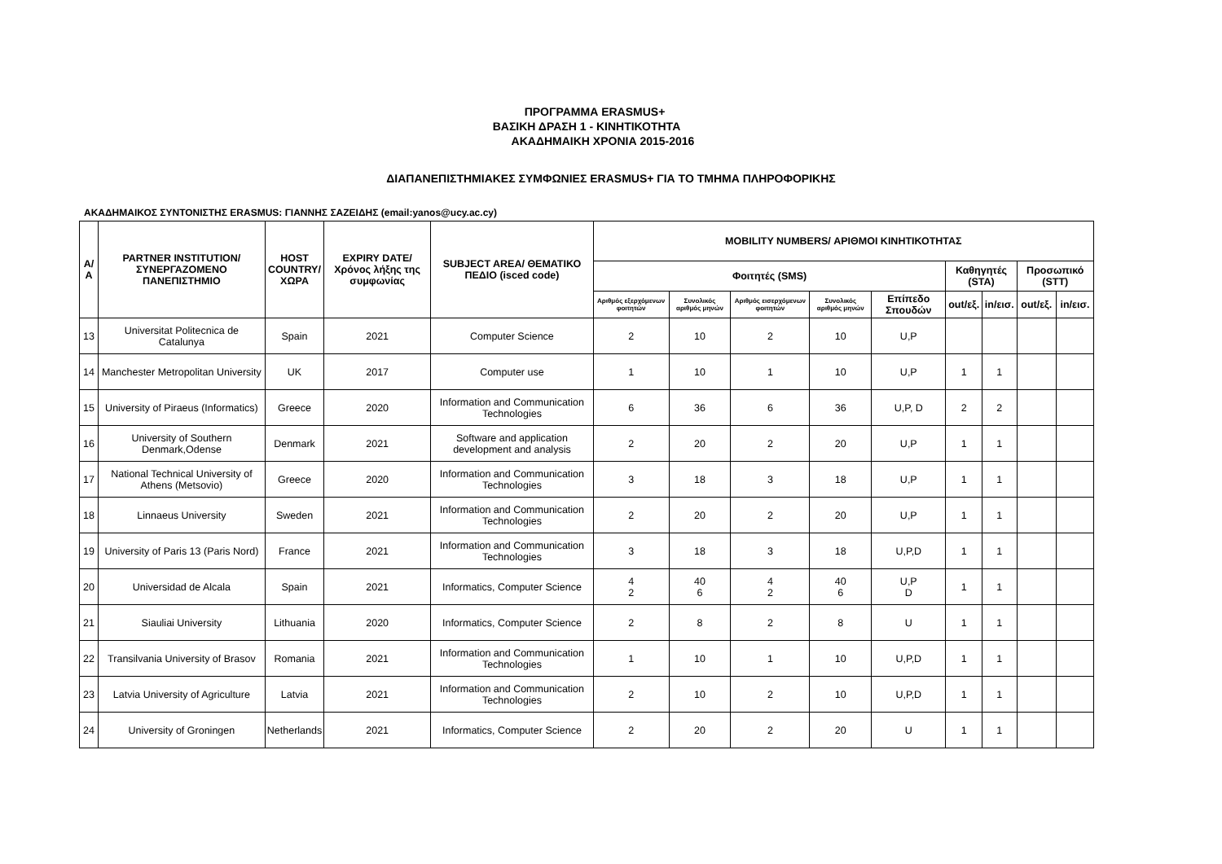ΠΡΟΓΡΑΜΜΑ ERASMUS+
ΒΑΣΙΚΗ ΔΡΑΣΗ 1 - ΚΙΝΗΤΙΚΟΤΗΤΑ
ΑΚΑΔΗΜΑΙΚΗ ΧΡΟΝΙΑ 2015-2016
ΔΙΑΠΑΝΕΠΙΣΤΗΜΙΑΚΕΣ ΣΥΜΦΩΝΙΕΣ ERASMUS+ ΓΙΑ ΤΟ ΤΜΗΜΑ ΠΛΗΡΟΦΟΡΙΚΗΣ
ΑΚΑΔΗΜΑΙΚΟΣ ΣΥΝΤΟΝΙΣΤΗΣ ERASMUS: ΓΙΑΝΝΗΣ ΣΑΖΕΙΔΗΣ (email:yanos@ucy.ac.cy)
| Α/Α | PARTNER INSTITUTION/ ΣΥΝΕΡΓΑΖΟΜΕΝΟ ΠΑΝΕΠΙΣΤΗΜΙΟ | HOST COUNTRY/ ΧΩΡΑ | EXPIRY DATE/ Χρόνος λήξης της συμφωνίας | SUBJECT AREA/ ΘΕΜΑΤΙΚΟ ΠΕΔΙΟ (isced code) | MOBILITY NUMBERS/ ΑΡΙΘΜΟΙ ΚΙΝΗΤΙΚΟΤΗΤΑΣ | | | | | | | | |
| --- | --- | --- | --- | --- | --- | --- | --- | --- | --- | --- | --- | --- | --- |
| | | | | | Φοιτητές (SMS) | | | | | Καθηγητές (STA) | | Προσωπικό (STT) | |
| | | | | | Αριθμός εξερχόμενων φοιτητών | Συνολικός αριθμός μηνών | Αριθμός εισερχόμενων φοιτητών | Συνολικός αριθμός μηνών | Επίπεδο Σπουδών | out/εξ. | in/εισ. | out/εξ. | in/εισ. |
| 13 | Universitat Politecnica de Catalunya | Spain | 2021 | Computer Science | 2 | 10 | 2 | 10 | U,P | | | | |
| 14 | Manchester Metropolitan University | UK | 2017 | Computer use | 1 | 10 | 1 | 10 | U,P | 1 | 1 | | |
| 15 | University of Piraeus (Informatics) | Greece | 2020 | Information and Communication Technologies | 6 | 36 | 6 | 36 | U,P, D | 2 | 2 | | |
| 16 | University of Southern Denmark,Odense | Denmark | 2021 | Software and application development and analysis | 2 | 20 | 2 | 20 | U,P | 1 | 1 | | |
| 17 | National Technical University of Athens (Metsovio) | Greece | 2020 | Information and Communication Technologies | 3 | 18 | 3 | 18 | U,P | 1 | 1 | | |
| 18 | Linnaeus University | Sweden | 2021 | Information and Communication Technologies | 2 | 20 | 2 | 20 | U,P | 1 | 1 | | |
| 19 | University of Paris 13 (Paris Nord) | France | 2021 | Information and Communication Technologies | 3 | 18 | 3 | 18 | U,P,D | 1 | 1 | | |
| 20 | Universidad de Alcala | Spain | 2021 | Informatics, Computer Science | 4 2 | 40 6 | 4 2 | 40 6 | U,P D | 1 | 1 | | |
| 21 | Siauliai University | Lithuania | 2020 | Informatics, Computer Science | 2 | 8 | 2 | 8 | U | 1 | 1 | | |
| 22 | Transilvania University of Brasov | Romania | 2021 | Information and Communication Technologies | 1 | 10 | 1 | 10 | U,P,D | 1 | 1 | | |
| 23 | Latvia University of Agriculture | Latvia | 2021 | Information and Communication Technologies | 2 | 10 | 2 | 10 | U,P,D | 1 | 1 | | |
| 24 | University of Groningen | Netherlands | 2021 | Informatics, Computer Science | 2 | 20 | 2 | 20 | U | 1 | 1 | | |